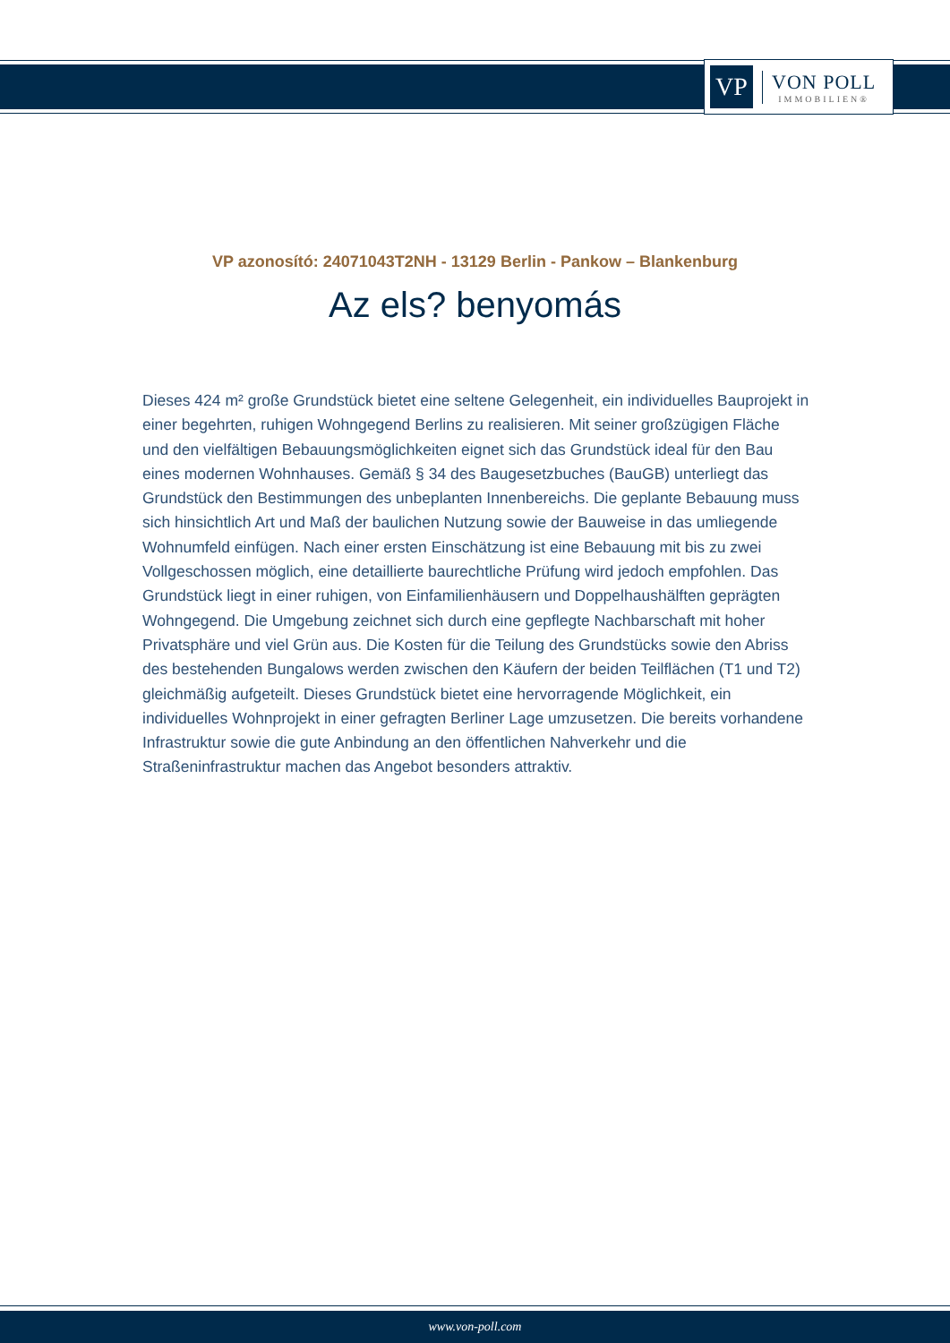VP
VON POLL
IMMOBILIEN®
VP azonosító: 24071043T2NH - 13129 Berlin - Pankow – Blankenburg
Az els? benyomás
Dieses 424 m² große Grundstück bietet eine seltene Gelegenheit, ein individuelles Bauprojekt in einer begehrten, ruhigen Wohngegend Berlins zu realisieren. Mit seiner großzügigen Fläche und den vielfältigen Bebauungsmöglichkeiten eignet sich das Grundstück ideal für den Bau eines modernen Wohnhauses. Gemäß § 34 des Baugesetzbuches (BauGB) unterliegt das Grundstück den Bestimmungen des unbeplanten Innenbereichs. Die geplante Bebauung muss sich hinsichtlich Art und Maß der baulichen Nutzung sowie der Bauweise in das umliegende Wohnumfeld einfügen. Nach einer ersten Einschätzung ist eine Bebauung mit bis zu zwei Vollgeschossen möglich, eine detaillierte baurechtliche Prüfung wird jedoch empfohlen. Das Grundstück liegt in einer ruhigen, von Einfamilienhäusern und Doppelhaushälften geprägten Wohngegend. Die Umgebung zeichnet sich durch eine gepflegte Nachbarschaft mit hoher Privatsphäre und viel Grün aus. Die Kosten für die Teilung des Grundstücks sowie den Abriss des bestehenden Bungalows werden zwischen den Käufern der beiden Teilflächen (T1 und T2) gleichmäßig aufgeteilt. Dieses Grundstück bietet eine hervorragende Möglichkeit, ein individuelles Wohnprojekt in einer gefragten Berliner Lage umzusetzen. Die bereits vorhandene Infrastruktur sowie die gute Anbindung an den öffentlichen Nahverkehr und die Straßeninfrastruktur machen das Angebot besonders attraktiv.
www.von-poll.com